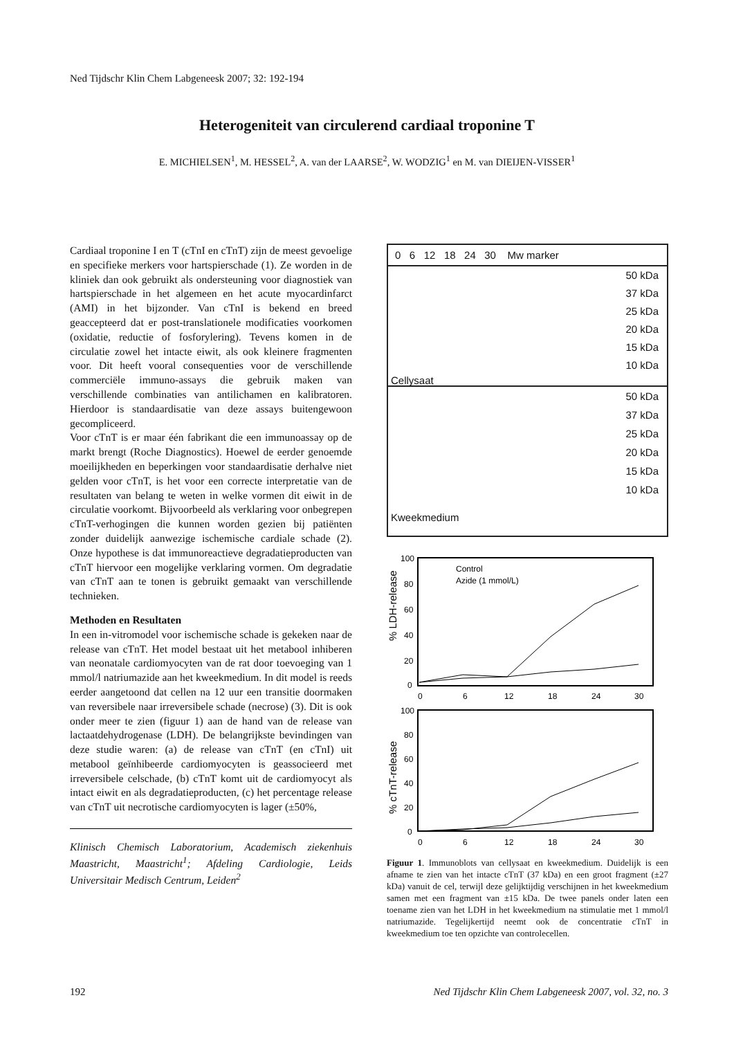Ned Tijdschr Klin Chem Labgeneesk 2007; 32: 192-194
Heterogeniteit van circulerend cardiaal troponine T
E. MICHIELSEN<sup>1</sup>, M. HESSEL<sup>2</sup>, A. van der LAARSE<sup>2</sup>, W. WODZIG<sup>1</sup> en M. van DIEIJEN-VISSER<sup>1</sup>
Cardiaal troponine I en T (cTnI en cTnT) zijn de meest gevoelige en specifieke merkers voor hartspierschade (1). Ze worden in de kliniek dan ook gebruikt als ondersteuning voor diagnostiek van hartspierschade in het algemeen en het acute myocardinfarct (AMI) in het bijzonder. Van cTnI is bekend en breed geaccepteerd dat er post-translationele modificaties voorkomen (oxidatie, reductie of fosforylering). Tevens komen in de circulatie zowel het intacte eiwit, als ook kleinere fragmenten voor. Dit heeft vooral consequenties voor de verschillende commerciële immuno-assays die gebruik maken van verschillende combinaties van antilichamen en kalibratoren. Hierdoor is standaardisatie van deze assays buitengewoon gecompliceerd.
Voor cTnT is er maar één fabrikant die een immunoassay op de markt brengt (Roche Diagnostics). Hoewel de eerder genoemde moeilijkheden en beperkingen voor standaardisatie derhalve niet gelden voor cTnT, is het voor een correcte interpretatie van de resultaten van belang te weten in welke vormen dit eiwit in de circulatie voorkomt. Bijvoorbeeld als verklaring voor onbegrepen cTnT-verhogingen die kunnen worden gezien bij patiënten zonder duidelijk aanwezige ischemische cardiale schade (2). Onze hypothese is dat immunoreactieve degradatieproducten van cTnT hiervoor een mogelijke verklaring vormen. Om degradatie van cTnT aan te tonen is gebruikt gemaakt van verschillende technieken.
Methoden en Resultaten
In een in-vitromodel voor ischemische schade is gekeken naar de release van cTnT. Het model bestaat uit het metabool inhiberen van neonatale cardiomyocyten van de rat door toevoeging van 1 mmol/l natriumazide aan het kweekmedium. In dit model is reeds eerder aangetoond dat cellen na 12 uur een transitie doormaken van reversibele naar irreversibele schade (necrose) (3). Dit is ook onder meer te zien (figuur 1) aan de hand van de release van lactaatdehydrogenase (LDH). De belangrijkste bevindingen van deze studie waren: (a) de release van cTnT (en cTnI) uit metabool geïnhibeerde cardiomyocyten is geassocieerd met irreversibele celschade, (b) cTnT komt uit de cardiomyocyt als intact eiwit en als degradatieproducten, (c) het percentage release van cTnT uit necrotische cardiomyocyten is lager (±50%,
Klinisch Chemisch Laboratorium, Academisch ziekenhuis Maastricht, Maastricht<sup>1</sup>; Afdeling Cardiologie, Leids Universitair Medisch Centrum, Leiden<sup>2</sup>
0 6 12 18 24 30 Mw marker
50 kDa
37 kDa
25 kDa
20 kDa
15 kDa
10 kDa
Cellysaat
50 kDa
37 kDa
25 kDa
20 kDa
15 kDa
10 kDa
Kweekmedium
100
80
60
40
20
0
0
6
12
18
24
30
% LDH-release
Control
Azide (1 mmol/L)
100
80
60
40
20
0
0
6
12
18
24
30
% cTnT-release
Figuur 1. Immunoblots van cellysaat en kweekmedium. Duidelijk is een afname te zien van het intacte cTnT (37 kDa) en een groot fragment (±27 kDa) vanuit de cel, terwijl deze gelijktijdig verschijnen in het kweekmedium samen met een fragment van ±15 kDa. De twee panels onder laten een toename zien van het LDH in het kweekmedium na stimulatie met 1 mmol/l natriumazide. Tegelijkertijd neemt ook de concentratie cTnT in kweekmedium toe ten opzichte van controlecellen.
192
Ned Tijdschr Klin Chem Labgeneesk 2007, vol. 32, no. 3